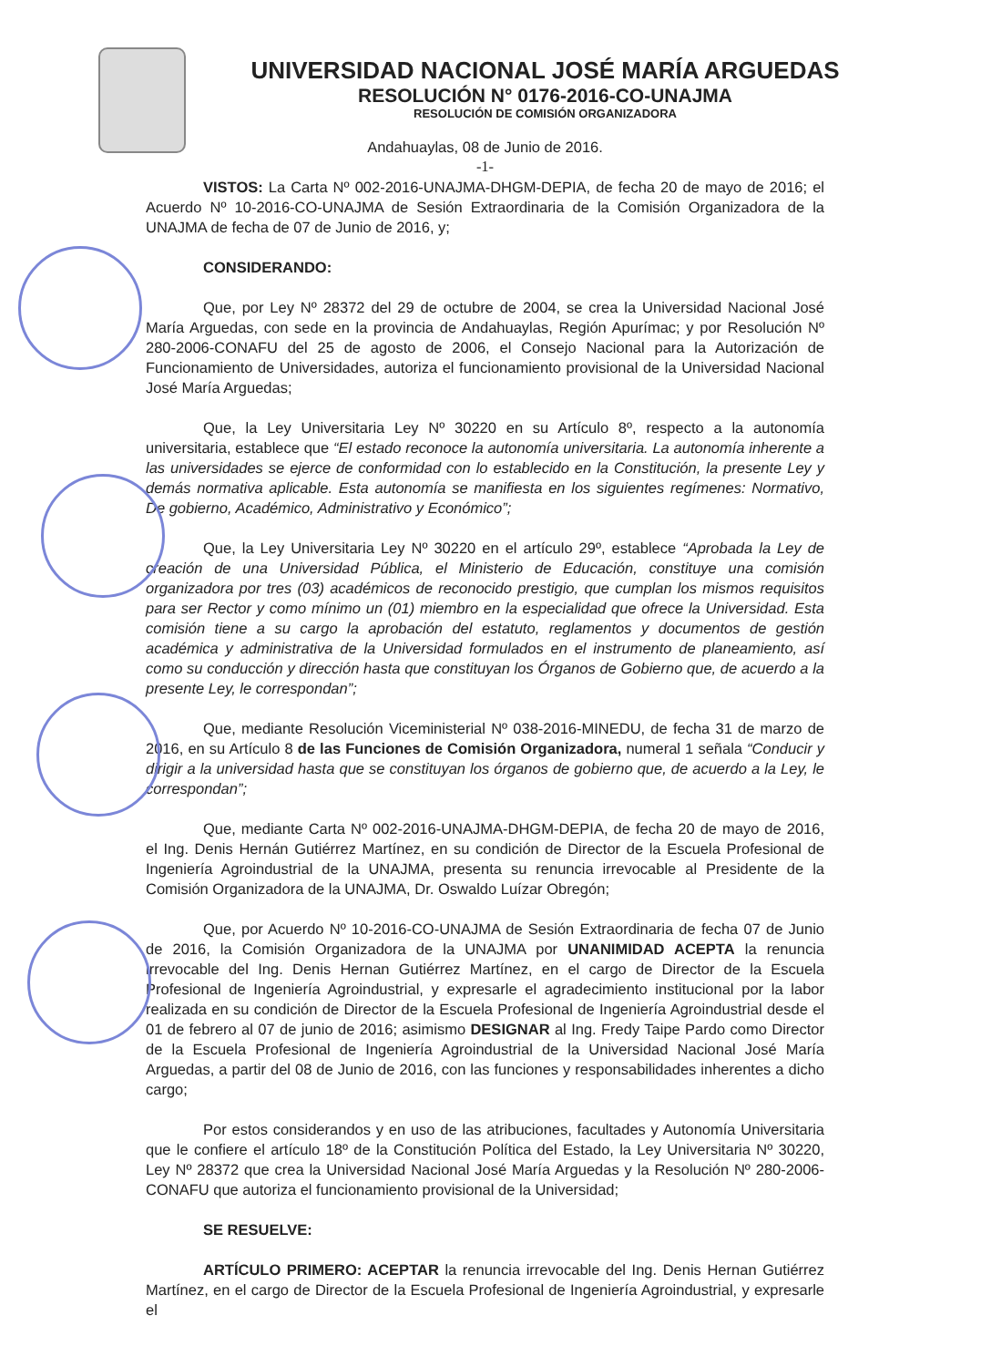UNIVERSIDAD NACIONAL JOSÉ MARÍA ARGUEDAS
RESOLUCIÓN N° 0176-2016-CO-UNAJMA
RESOLUCIÓN DE COMISIÓN ORGANIZADORA
Andahuaylas, 08 de Junio de 2016.
-1-
VISTOS: La Carta Nº 002-2016-UNAJMA-DHGM-DEPIA, de fecha 20 de mayo de 2016; el Acuerdo Nº 10-2016-CO-UNAJMA de Sesión Extraordinaria de la Comisión Organizadora de la UNAJMA de fecha de 07 de Junio de 2016, y;
CONSIDERANDO:
Que, por Ley Nº 28372 del 29 de octubre de 2004, se crea la Universidad Nacional José María Arguedas, con sede en la provincia de Andahuaylas, Región Apurímac; y por Resolución Nº 280-2006-CONAFU del 25 de agosto de 2006, el Consejo Nacional para la Autorización de Funcionamiento de Universidades, autoriza el funcionamiento provisional de la Universidad Nacional José María Arguedas;
Que, la Ley Universitaria Ley Nº 30220 en su Artículo 8º, respecto a la autonomía universitaria, establece que “El estado reconoce la autonomía universitaria. La autonomía inherente a las universidades se ejerce de conformidad con lo establecido en la Constitución, la presente Ley y demás normativa aplicable. Esta autonomía se manifiesta en los siguientes regímenes: Normativo, De gobierno, Académico, Administrativo y Económico”;
Que, la Ley Universitaria Ley Nº 30220 en el artículo 29º, establece “Aprobada la Ley de creación de una Universidad Pública, el Ministerio de Educación, constituye una comisión organizadora por tres (03) académicos de reconocido prestigio, que cumplan los mismos requisitos para ser Rector y como mínimo un (01) miembro en la especialidad que ofrece la Universidad. Esta comisión tiene a su cargo la aprobación del estatuto, reglamentos y documentos de gestión académica y administrativa de la Universidad formulados en el instrumento de planeamiento, así como su conducción y dirección hasta que constituyan los Órganos de Gobierno que, de acuerdo a la presente Ley, le correspondan”;
Que, mediante Resolución Viceministerial Nº 038-2016-MINEDU, de fecha 31 de marzo de 2016, en su Artículo 8 de las Funciones de Comisión Organizadora, numeral 1 señala “Conducir y dirigir a la universidad hasta que se constituyan los órganos de gobierno que, de acuerdo a la Ley, le correspondan”;
Que, mediante Carta Nº 002-2016-UNAJMA-DHGM-DEPIA, de fecha 20 de mayo de 2016, el Ing. Denis Hernán Gutiérrez Martínez, en su condición de Director de la Escuela Profesional de Ingeniería Agroindustrial de la UNAJMA, presenta su renuncia irrevocable al Presidente de la Comisión Organizadora de la UNAJMA, Dr. Oswaldo Luízar Obregón;
Que, por Acuerdo Nº 10-2016-CO-UNAJMA de Sesión Extraordinaria de fecha 07 de Junio de 2016, la Comisión Organizadora de la UNAJMA por UNANIMIDAD ACEPTA la renuncia irrevocable del Ing. Denis Hernan Gutiérrez Martínez, en el cargo de Director de la Escuela Profesional de Ingeniería Agroindustrial, y expresarle el agradecimiento institucional por la labor realizada en su condición de Director de la Escuela Profesional de Ingeniería Agroindustrial desde el 01 de febrero al 07 de junio de 2016; asimismo DESIGNAR al Ing. Fredy Taipe Pardo como Director de la Escuela Profesional de Ingeniería Agroindustrial de la Universidad Nacional José María Arguedas, a partir del 08 de Junio de 2016, con las funciones y responsabilidades inherentes a dicho cargo;
Por estos considerandos y en uso de las atribuciones, facultades y Autonomía Universitaria que le confiere el artículo 18º de la Constitución Política del Estado, la Ley Universitaria Nº 30220, Ley Nº 28372 que crea la Universidad Nacional José María Arguedas y la Resolución Nº 280-2006-CONAFU que autoriza el funcionamiento provisional de la Universidad;
SE RESUELVE:
ARTÍCULO PRIMERO: ACEPTAR la renuncia irrevocable del Ing. Denis Hernan Gutiérrez Martínez, en el cargo de Director de la Escuela Profesional de Ingeniería Agroindustrial, y expresarle el